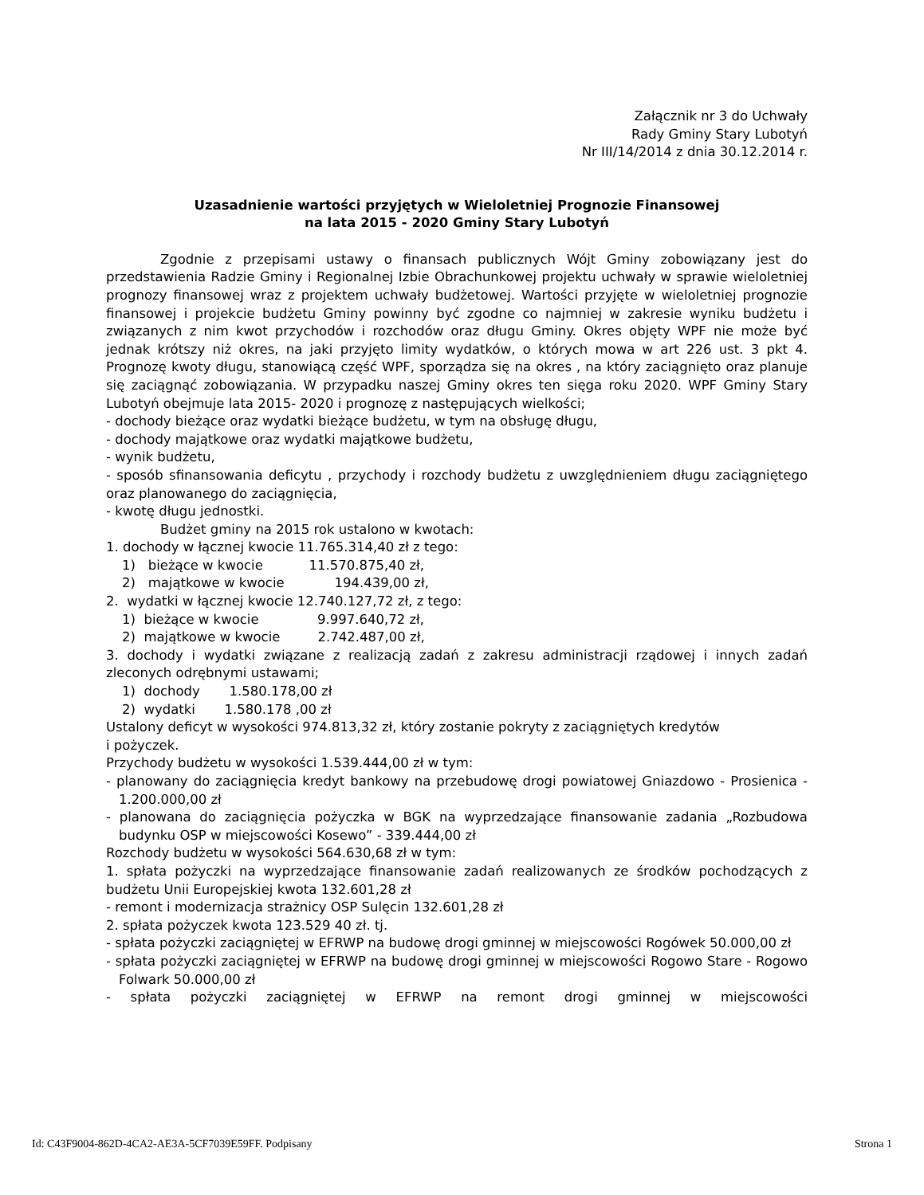Załącznik nr 3 do Uchwały
Rady Gminy Stary Lubotyń
Nr III/14/2014 z dnia 30.12.2014 r.
Uzasadnienie wartości przyjętych w Wieloletniej Prognozie Finansowej
na lata 2015 - 2020 Gminy Stary Lubotyń
Zgodnie z przepisami ustawy o finansach publicznych Wójt Gminy zobowiązany jest do przedstawienia Radzie Gminy i Regionalnej Izbie Obrachunkowej projektu uchwały w sprawie wieloletniej prognozy finansowej wraz z projektem uchwały budżetowej. Wartości przyjęte w wieloletniej prognozie finansowej i projekcie budżetu Gminy powinny być zgodne co najmniej w zakresie wyniku budżetu i związanych z nim kwot przychodów i rozchodów oraz długu Gminy. Okres objęty WPF nie może być jednak krótszy niż okres, na jaki przyjęto limity wydatków, o których mowa w art 226 ust. 3 pkt 4. Prognozę kwoty długu, stanowiącą część WPF, sporządza się na okres , na który zaciągnięto oraz planuje się zaciągnąć zobowiązania. W przypadku naszej Gminy okres ten sięga roku 2020. WPF Gminy Stary Lubotyń obejmuje lata 2015- 2020 i prognozę z następujących wielkości;
- dochody bieżące oraz wydatki bieżące budżetu, w tym na obsługę długu,
- dochody majątkowe oraz wydatki majątkowe budżetu,
- wynik budżetu,
- sposób sfinansowania deficytu , przychody i rozchody budżetu z uwzględnieniem długu zaciągniętego oraz planowanego do zaciągnięcia,
- kwotę długu jednostki.
Budżet gminy na 2015 rok ustalono w kwotach:
1. dochody w łącznej kwocie 11.765.314,40 zł z tego:
1) bieżące w kwocie 11.570.875,40 zł,
2) majątkowe w kwocie 194.439,00 zł,
2. wydatki w łącznej kwocie 12.740.127,72 zł, z tego:
1) bieżące w kwocie 9.997.640,72 zł,
2) majątkowe w kwocie 2.742.487,00 zł,
3. dochody i wydatki związane z realizacją zadań z zakresu administracji rządowej i innych zadań zleconych odrębnymi ustawami;
1) dochody 1.580.178,00 zł
2) wydatki 1.580.178 ,00 zł
Ustalony deficyt w wysokości 974.813,32 zł, który zostanie pokryty z zaciągniętych kredytów
i pożyczek.
Przychody budżetu w wysokości 1.539.444,00 zł w tym:
- planowany do zaciągnięcia kredyt bankowy na przebudowę drogi powiatowej Gniazdowo - Prosienica - 1.200.000,00 zł
- planowana do zaciągnięcia pożyczka w BGK na wyprzedzające finansowanie zadania „Rozbudowa budynku OSP w miejscowości Kosewo” - 339.444,00 zł
Rozchody budżetu w wysokości 564.630,68 zł w tym:
1. spłata pożyczki na wyprzedzające finansowanie zadań realizowanych ze środków pochodzących z budżetu Unii Europejskiej kwota 132.601,28 zł
- remont i modernizacja strażnicy OSP Sulęcin 132.601,28 zł
2. spłata pożyczek kwota 123.529 40 zł. tj.
- spłata pożyczki zaciągniętej w EFRWP na budowę drogi gminnej w miejscowości Rogówek 50.000,00 zł
- spłata pożyczki zaciągniętej w EFRWP na budowę drogi gminnej w miejscowości Rogowo Stare - Rogowo Folwark 50.000,00 zł
- spłata pożyczki zaciągniętej w EFRWP na remont drogi gminnej w miejscowości
Id: C43F9004-862D-4CA2-AE3A-5CF7039E59FF. Podpisany Strona 1